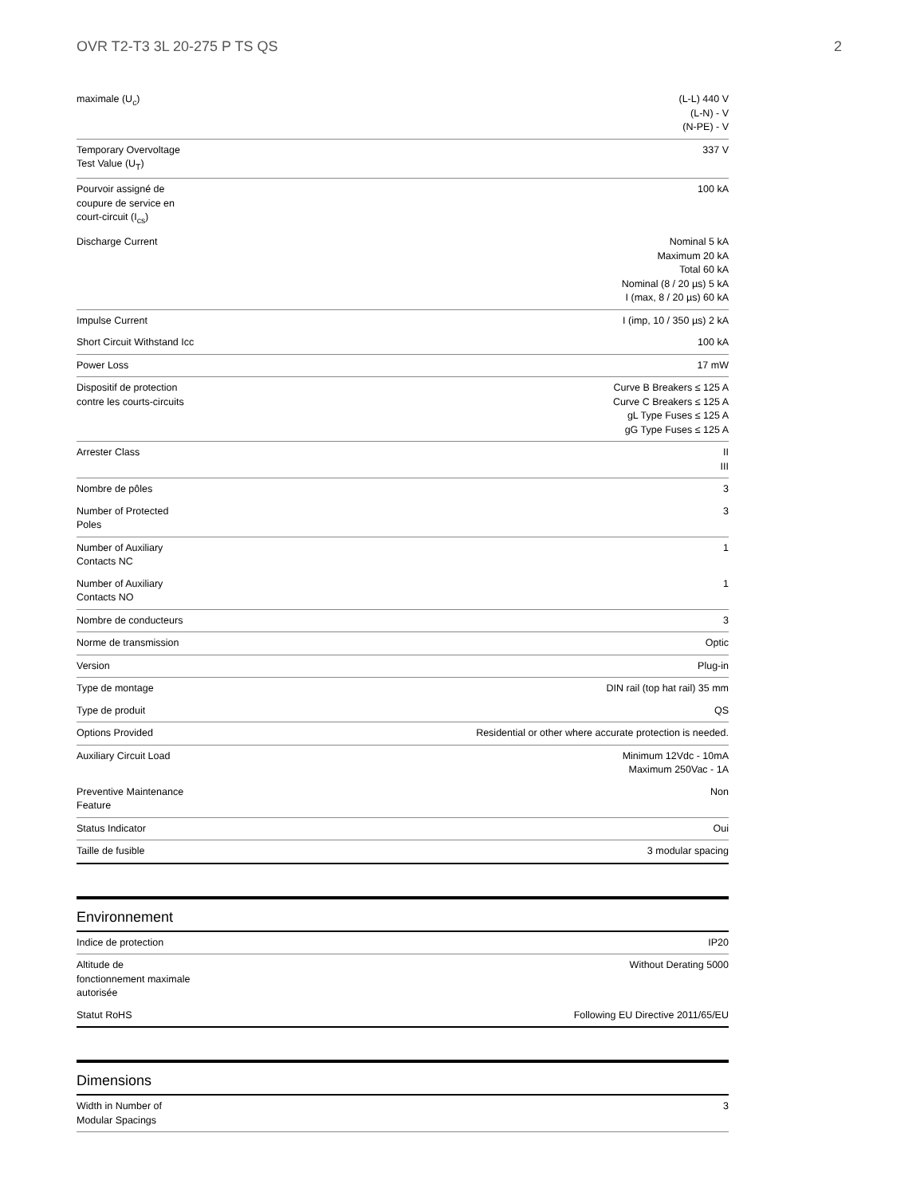OVR T2-T3 3L 20-275 P TS QS 2
| maximale (U<sub>c</sub>) | (L-L) 440 V (L-N) - V (N-PE) - V |
| Temporary Overvoltage Test Value (U<sub>T</sub>) | 337 V |
| Pourvoir assigné de coupure de service en court-circuit (I<sub>cs</sub>) | 100 kA |
| Discharge Current | Nominal 5 kA Maximum 20 kA Total 60 kA Nominal (8 / 20 µs) 5 kA I (max, 8 / 20 µs) 60 kA |
| Impulse Current | I (imp, 10 / 350 µs) 2 kA |
| Short Circuit Withstand Icc | 100 kA |
| Power Loss | 17 mW |
| Dispositif de protection contre les courts-circuits | Curve B Breakers ≤ 125 A Curve C Breakers ≤ 125 A gL Type Fuses ≤ 125 A gG Type Fuses ≤ 125 A |
| Arrester Class | II III |
| Nombre de pôles | 3 |
| Number of Protected Poles | 3 |
| Number of Auxiliary Contacts NC | 1 |
| Number of Auxiliary Contacts NO | 1 |
| Nombre de conducteurs | 3 |
| Norme de transmission | Optic |
| Version | Plug-in |
| Type de montage | DIN rail (top hat rail) 35 mm |
| Type de produit | QS |
| Options Provided | Residential or other where accurate protection is needed. |
| Auxiliary Circuit Load | Minimum 12Vdc - 10mA Maximum 250Vac - 1A |
| Preventive Maintenance Feature | Non |
| Status Indicator | Oui |
| Taille de fusible | 3 modular spacing |
Environnement
| Indice de protection | IP20 |
| Altitude de fonctionnement maximale autorisée | Without Derating 5000 |
| Statut RoHS | Following EU Directive 2011/65/EU |
Dimensions
| Width in Number of Modular Spacings | 3 |